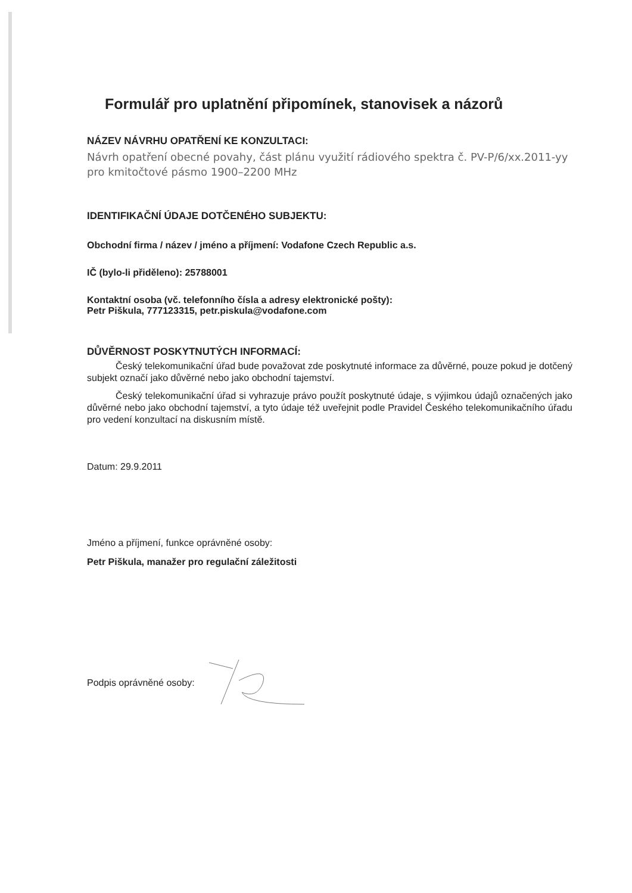Formulář pro uplatnění připomínek, stanovisek a názorů
NÁZEV NÁVRHU OPATŘENÍ KE KONZULTACI:
Návrh opatření obecné povahy, část plánu využití rádiového spektra č. PV-P/6/xx.2011-yy pro kmitočtové pásmo 1900–2200 MHz
IDENTIFIKAČNÍ ÚDAJE DOTČENÉHO SUBJEKTU:
Obchodní firma / název / jméno a příjmení: Vodafone Czech Republic a.s.
IČ (bylo-li přiděleno): 25788001
Kontaktní osoba (vč. telefonního čísla a adresy elektronické pošty):
Petr Piškula, 777123315, petr.piskula@vodafone.com
DŮVĚRNOST POSKYTNUTÝCH INFORMACÍ:
Český telekomunikační úřad bude považovat zde poskytnuté informace za důvěrné, pouze pokud je dotčený subjekt označí jako důvěrné nebo jako obchodní tajemství.
Český telekomunikační úřad si vyhrazuje právo použít poskytnuté údaje, s výjimkou údajů označených jako důvěrné nebo jako obchodní tajemství, a tyto údaje též uveřejnit podle Pravidel Českého telekomunikačního úřadu pro vedení konzultací na diskusním místě.
Datum: 29.9.2011
Jméno a příjmení, funkce oprávněné osoby:
Petr Piškula, manažer pro regulační záležitosti
Podpis oprávněné osoby: